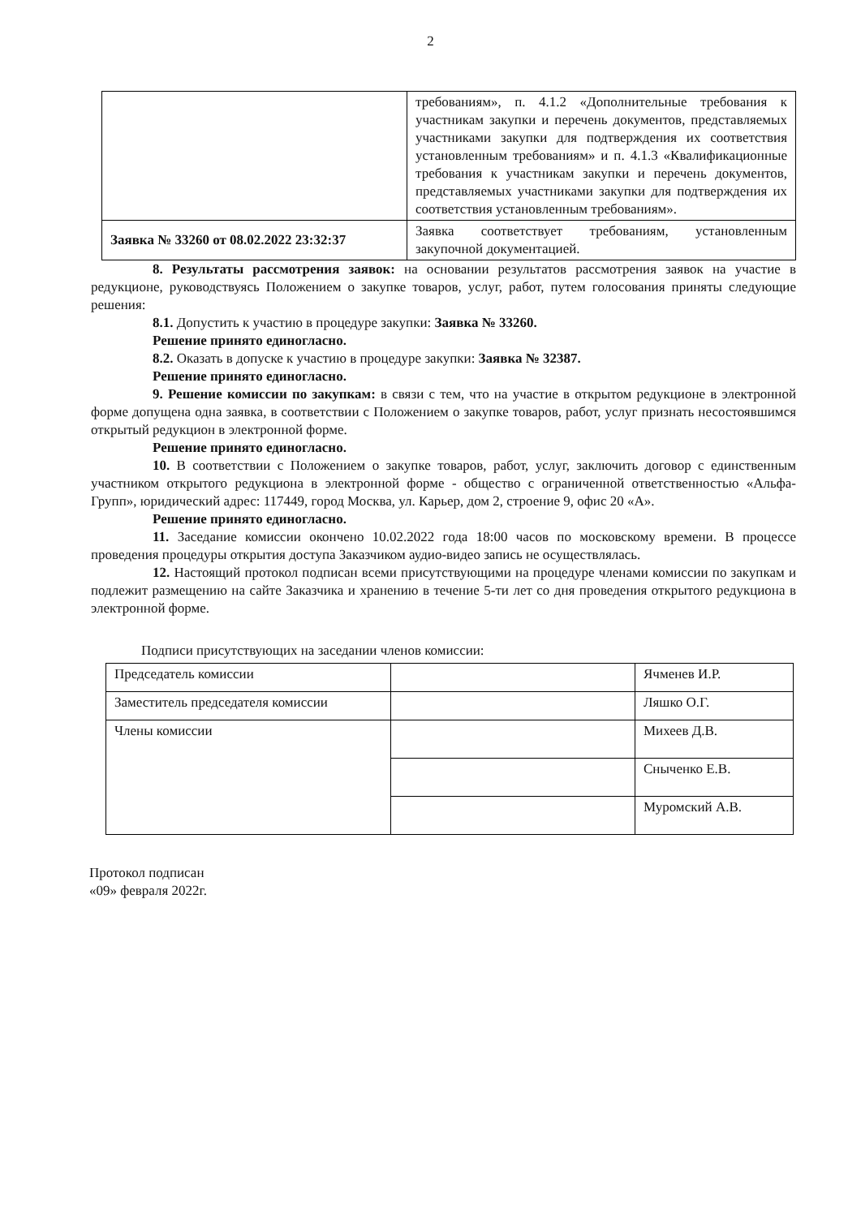2
| | требованиям», п. 4.1.2 «Дополнительные требования к участникам закупки и перечень документов, представляемых участниками закупки для подтверждения их соответствия установленным требованиям» и п. 4.1.3 «Квалификационные требования к участникам закупки и перечень документов, представляемых участниками закупки для подтверждения их соответствия установленным требованиям». |
| Заявка № 33260 от 08.02.2022 23:32:37 | Заявка соответствует требованиям, установленным закупочной документацией. |
8. Результаты рассмотрения заявок: на основании результатов рассмотрения заявок на участие в редукционе, руководствуясь Положением о закупке товаров, услуг, работ, путем голосования приняты следующие решения:
8.1. Допустить к участию в процедуре закупки: Заявка № 33260.
Решение принято единогласно.
8.2. Оказать в допуске к участию в процедуре закупки: Заявка № 32387.
Решение принято единогласно.
9. Решение комиссии по закупкам: в связи с тем, что на участие в открытом редукционе в электронной форме допущена одна заявка, в соответствии с Положением о закупке товаров, работ, услуг признать несостоявшимся открытый редукцион в электронной форме.
Решение принято единогласно.
10. В соответствии с Положением о закупке товаров, работ, услуг, заключить договор с единственным участником открытого редукциона в электронной форме - общество с ограниченной ответственностью «Альфа-Групп», юридический адрес: 117449, город Москва, ул. Карьер, дом 2, строение 9, офис 20 «А».
Решение принято единогласно.
11. Заседание комиссии окончено 10.02.2022 года 18:00 часов по московскому времени. В процессе проведения процедуры открытия доступа Заказчиком аудио-видео запись не осуществлялась.
12. Настоящий протокол подписан всеми присутствующими на процедуре членами комиссии по закупкам и подлежит размещению на сайте Заказчика и хранению в течение 5-ти лет со дня проведения открытого редукциона в электронной форме.
Подписи присутствующих на заседании членов комиссии:
| Председатель комиссии | | Ячменев И.Р. |
| Заместитель председателя комиссии | | Ляшко О.Г. |
| Члены комиссии | | Михеев Д.В. |
| | | Сныченко Е.В. |
| | | Муромский А.В. |
Протокол подписан
«09» февраля 2022г.